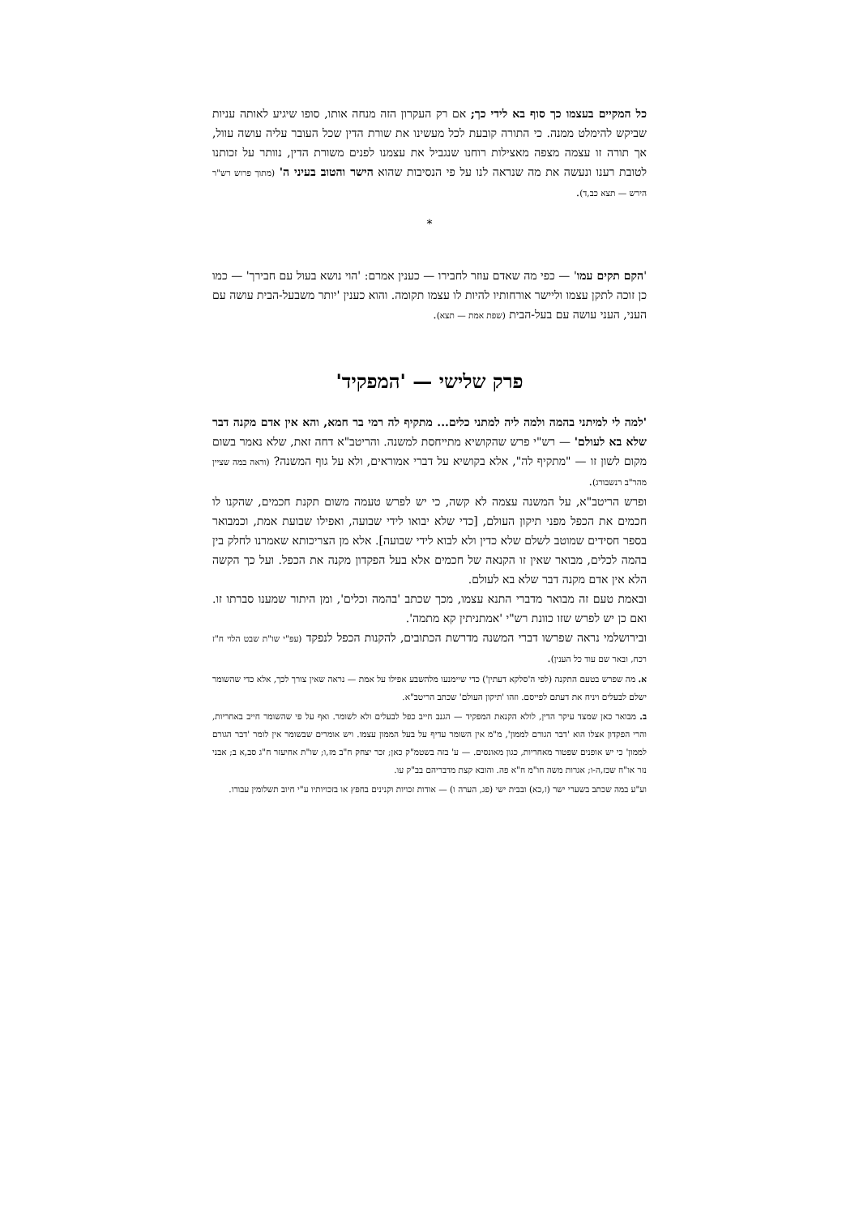כל המקיים בעצמו כך סוף בא לידי כך; אם רק העקרון הזה מנחה אותו, סופו שיגיע לאותה עניות שביקש להימלט ממנה. כי התורה קובעת לכל מעשינו את שורת הדין שכל העובר עליה עושה עוול, אך תורה זו עצמה מצפה מאצילות רוחנו שנגביל את עצמנו לפנים משורת הדין, נוותר על זכותנו לטובת רענו ונעשה את מה שנראה לנו על פי הנסיבות שהוא הישר והטוב בעיני ה' (מתוך פרוש רש"ר הירש — תצא כב,ד).
*
'הקם תקים עמו' — כפי מה שאדם עוזר לחבירו — כענין אמרם: 'הוי נושא בעול עם חבירך' — כמו כן זוכה לתקן עצמו וליישר אורחותיו להיות לו עצמו תקומה. והוא כענין 'יותר משבעל-הבית עושה עם העני, העני עושה עם בעל-הבית (שפת אמת — תצא).
פרק שלישי — 'המפקיד'
'למה לי למיתני בהמה ולמה ליה למתני כלים... מתקיף לה רמי בר חמא, והא אין אדם מקנה דבר שלא בא לעולם' — רש"י פרש שהקושיא מתייחסת למשנה. והריטב"א דחה זאת, שלא נאמר בשום מקום לשון זו — "מתקיף לה", אלא בקושיא על דברי אמוראים, ולא על גוף המשנה? (וראה במה שציין מהר"ב רנשבורג).
ופרש הריטב"א, על המשנה עצמה לא קשה, כי יש לפרש טעמה משום תקנת חכמים, שהקנו לו חכמים את הכפל מפני תיקון העולם, [כדי שלא יבואו לידי שבועה, ואפילו שבועת אמת, וכמבואר בספר חסידים שמוטב לשלם שלא כדין ולא לבוא לידי שבועה]. אלא מן הצריכותא שאמרנו לחלק בין בהמה לכלים, מבואר שאין זו הקנאה של חכמים אלא בעל הפקדון מקנה את הכפל. ועל כך הקשה הלא אין אדם מקנה דבר שלא בא לעולם.
ובאמת טעם זה מבואר מדברי התנא עצמו, מכך שכתב 'בהמה וכלים', ומן היתור שמענו סברתו זו. ואם כן יש לפרש שזו כוונת רש"י 'אמתניתין קא מתמה'.
ובירושלמי נראה שפרשו דברי המשנה מדרשת הכתובים, להקנות הכפל לנפקד (עפ"י שו"ת שבט הלוי ח"ז רכח, ובאר שם עוד כל הענין).
א. מה שפרש בטעם התקנה (לפי ה'סלקא דעתין') כדי שיימנעו מלהשבע אפילו על אמת — נראה שאין צורך לכך, אלא כדי שהשומר ישלם לבעלים ויניח את דעתם לפייסם. וזהו 'תיקון העולם' שכתב הריטב"א.
ב. מבואר כאן שמצד עיקר הדין, לולא הקנאת המפקיד — הגנב חייב כפל לבעלים ולא לשומר. ואף על פי שהשומר חייב באחריות, והרי הפקדון אצלו הוא 'דבר הגורם לממון', מ"מ אין השומר עדיף על בעל הממון עצמו. ויש אומרים שבשומר אין לומר 'דבר הגורם לממון' כי יש אופנים שפטור מאחריות, כגון מאונסים. — ע' בזה בשטמ"ק כאן; זכר יצחק ח"ב מז,ו; שו"ת אחיעזר ח"ג סב,א ב; אבני נזר או"ח שכז,ה-ו; אגרות משה חו"מ ח"א פה. והובא קצת מדבריהם בב"ק עו.
וע"ע במה שכתב בשערי ישר (ז,כא) ובבית ישי (פג, הערה ו) — אודות זכויות וקנינים בחפץ או בזכויותיו ע"י חיוב תשלומין עבורו.